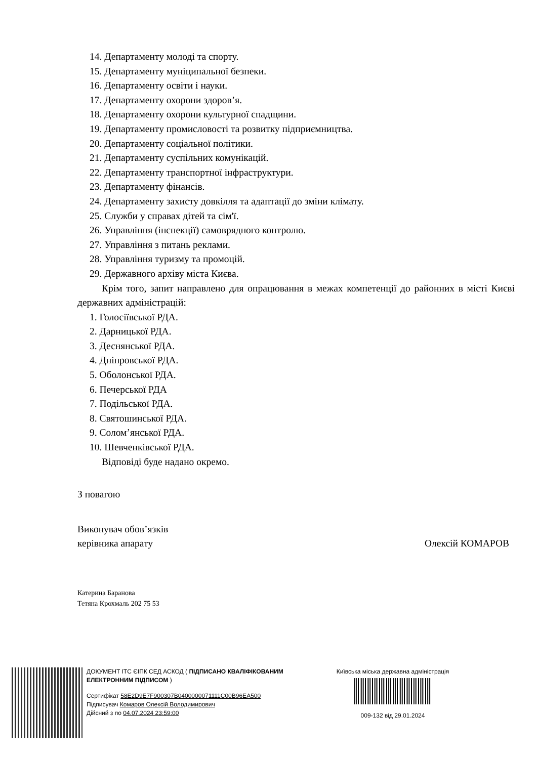14. Департаменту молоді та спорту.
15. Департаменту муніципальної безпеки.
16. Департаменту освіти і науки.
17. Департаменту охорони здоров’я.
18. Департаменту охорони культурної спадщини.
19. Департаменту промисловості та розвитку підприємництва.
20. Департаменту соціальної політики.
21. Департаменту суспільних комунікацій.
22. Департаменту транспортної інфраструктури.
23. Департаменту фінансів.
24. Департаменту захисту довкілля та адаптації до зміни клімату.
25. Служби у справах дітей та сім'ї.
26. Управління (інспекції) самоврядного контролю.
27. Управління з питань реклами.
28. Управління туризму та промоцій.
29. Державного архіву міста Києва.
Крім того, запит направлено для опрацювання в межах компетенції до районних в місті Києві державних адміністрацій:
1. Голосіївської РДА.
2. Дарницької РДА.
3. Деснянської РДА.
4. Дніпровської РДА.
5. Оболонської РДА.
6. Печерської РДА
7. Подільської РДА.
8. Святошинської РДА.
9. Солом’янської РДА.
10. Шевченківської РДА.
Відповіді буде надано окремо.
З повагою
Виконувач обов’язків
керівника апарату Олексій КОМАРОВ
Катерина Баранова
Тетяна Крохмаль 202 75 53
ДОКУМЕНТ ІТС ЄІПК СЕД АСКОД ( ПІДПИСАНО КВАЛІФІКОВАНИМ ЕЛЕКТРОННИМ ПІДПИСОМ )
Сертифікат 58E2D9E7F900307B0400000071111C00B96EA500
Підписувач Комаров Олексій Володимирович
Дійсний з по 04.07.2024 23:59:00
Київська міська державна адміністрація
009-132 від 29.01.2024